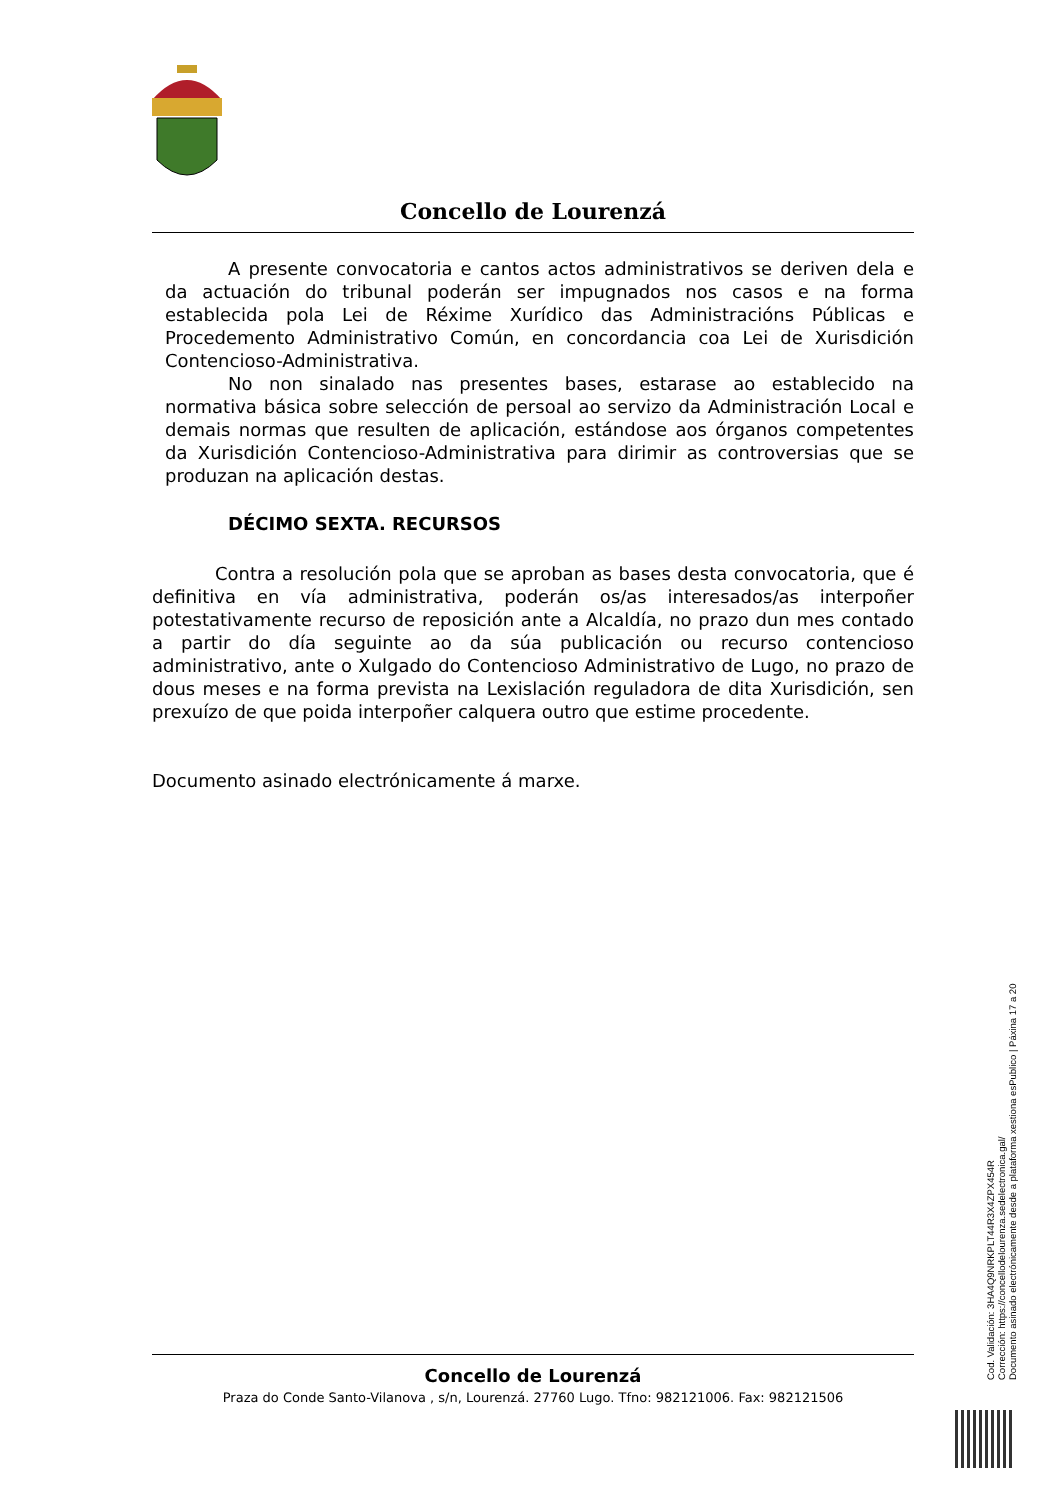Concello de Lourenzá
A presente convocatoria e cantos actos administrativos se deriven dela e da actuación do tribunal poderán ser impugnados nos casos e na forma establecida pola Lei de Réxime Xurídico das Administracións Públicas e Procedemento Administrativo Común, en concordancia coa Lei de Xurisdición Contencioso-Administrativa.
No non sinalado nas presentes bases, estarase ao establecido na normativa básica sobre selección de persoal ao servizo da Administración Local e demais normas que resulten de aplicación, estándose aos órganos competentes da Xurisdición Contencioso-Administrativa para dirimir as controversias que se produzan na aplicación destas.
DÉCIMO SEXTA. RECURSOS
Contra a resolución pola que se aproban as bases desta convocatoria, que é definitiva en vía administrativa, poderán os/as interesados/as interpoñer potestativamente recurso de reposición ante a Alcaldía, no prazo dun mes contado a partir do día seguinte ao da súa publicación ou recurso contencioso administrativo, ante o Xulgado do Contencioso Administrativo de Lugo, no prazo de dous meses e na forma prevista na Lexislación reguladora de dita Xurisdición, sen prexuízo de que poida interpoñer calquera outro que estime procedente.
Documento asinado electrónicamente á marxe.
Concello de Lourenzá
Praza do Conde Santo-Vilanova , s/n, Lourenzá. 27760 Lugo. Tfno: 982121006. Fax: 982121506
Cod. Validación: 3HA4Q9NRKPLT44R3X4ZPX454R
Corrección: https://concellodelourenza.sedelectronica.gal/
Documento asinado electrónicamente desde a plataforma xestiona esPublico | Páxina 17 a 20